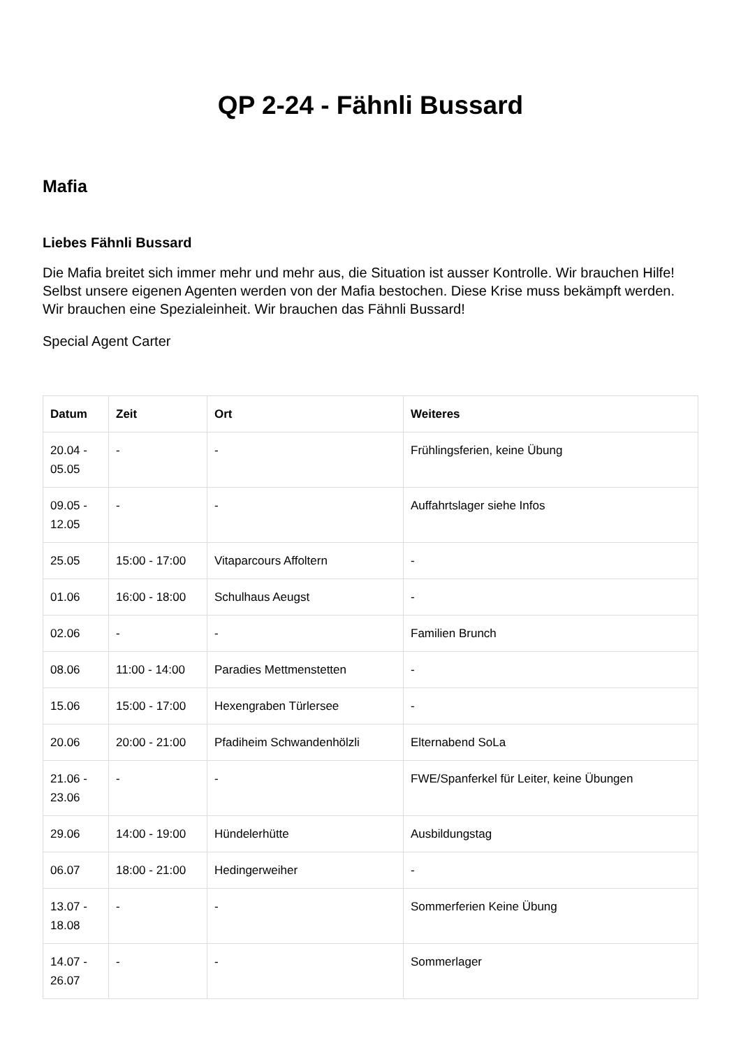QP 2-24 - Fähnli Bussard
Mafia
Liebes Fähnli Bussard
Die Mafia breitet sich immer mehr und mehr aus, die Situation ist ausser Kontrolle. Wir brauchen Hilfe! Selbst unsere eigenen Agenten werden von der Mafia bestochen. Diese Krise muss bekämpft werden. Wir brauchen eine Spezialeinheit. Wir brauchen das Fähnli Bussard!
Special Agent Carter
| Datum | Zeit | Ort | Weiteres |
| --- | --- | --- | --- |
| 20.04 - 05.05 | - | - | Frühlingsferien, keine Übung |
| 09.05 - 12.05 | - | - | Auffahrtslager siehe Infos |
| 25.05 | 15:00 - 17:00 | Vitaparcours Affoltern | - |
| 01.06 | 16:00 - 18:00 | Schulhaus Aeugst | - |
| 02.06 | - | - | Familien Brunch |
| 08.06 | 11:00 - 14:00 | Paradies Mettmenstetten | - |
| 15.06 | 15:00 - 17:00 | Hexengraben Türlersee | - |
| 20.06 | 20:00 - 21:00 | Pfadiheim Schwandenhölzli | Elternabend SoLa |
| 21.06 - 23.06 | - | - | FWE/Spanferkel für Leiter, keine Übungen |
| 29.06 | 14:00 - 19:00 | Hündelerhütte | Ausbildungstag |
| 06.07 | 18:00 - 21:00 | Hedingerweiher | - |
| 13.07 - 18.08 | - | - | Sommerferien Keine Übung |
| 14.07 - 26.07 | - | - | Sommerlager |